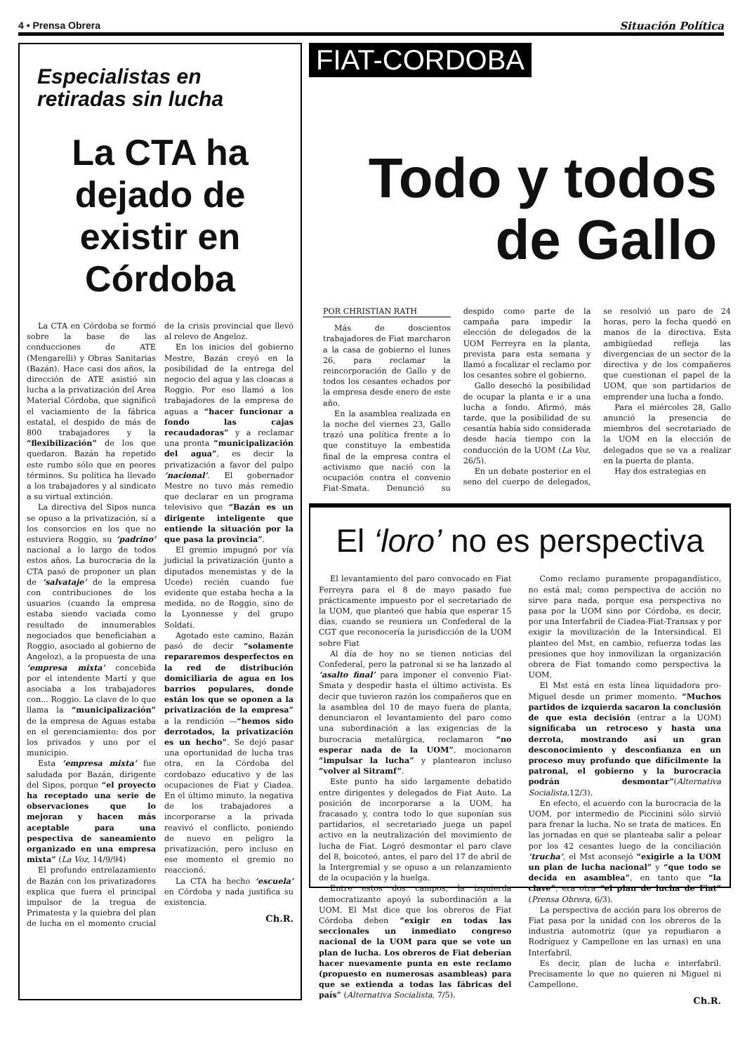4 • Prensa Obrera Situación Política
Especialistas en
retiradas sin lucha
La CTA ha
dejado de
existir en
Córdoba
La CTA en Córdoba se formó sobre la base de las conducciones de ATE (Mengarelli) y Obras Sanitarias (Bazán). Hace casi dos años, la dirección de ATE asistió sin lucha a la privatización del Area Material Córdoba, que significó el vaciamiento de la fábrica estatal, el despido de más de 800 trabajadores y la “flexibilización” de los que quedaron. Bazán ha repetido este rumbo sólo que en peores términos. Su política ha llevado a los trabajadores y al sindicato a su virtual extinción.
La directiva del Sipos nunca se opuso a la privatización, sí a los consorcios en los que no estuviera Roggio, su ‘padrino’ nacional a lo largo de todos estos años. La burocracia de la CTA pasó de proponer un plan de ‘salvataje’ de la empresa con contribuciones de los usuarios (cuando la empresa estaba siendo vaciada como resultado de innumerables negociados que beneficiaban a Roggio, asociado al gobierno de Angeloz), a la propuesta de una ‘empresa mixta’ concebida por el intendente Martí y que asociaba a los trabajadores con... Roggio. La clave de lo que llama la “municipalización” de la empresa de Aguas estaba en el gerenciamiento: dos por los privados y uno por el municipio.
Esta ‘empresa mixta’ fue saludada por Bazán, dirigente del Sipos, porque “el proyecto ha receptado una serie de observaciones que lo mejoran y hacen más aceptable para una pespectiva de saneamiento organizado en una empresa mixta” (La Voz, 14/9/94)
El profundo entrelazamiento de Bazán con los privatizadores explica que fuera el principal impulsor de la tregua de Primatesta y la quiebra del plan de lucha en el momento crucial de la crisis provincial que llevó al relevo de Angeloz.
En los inicios del gobierno Mestre, Bazán creyó en la posibilidad de la entrega del negocio del agua y las cloacas a Roggio. Por eso llamó a los trabajadores de la empresa de aguas a “hacer funcionar a fondo las cajas recaudadoras” y a reclamar una pronta “municipalización del agua”, es decir la privatización a favor del pulpo ‘nacional’. El gobernador Mestre no tuvo más remedio que declarar en un programa televisivo que “Bazán es un dirigente inteligente que entiende la situación por la que pasa la provincia”.
El gremio impugnó por vía judicial la privatización (junto a diputados menemistas y de la Ucede) recién cuando fue evidente que estaba hecha a la medida, no de Roggio, sino de la Lyonnesse y del grupo Soldati.
Agotado este camino, Bazán pasó de decir “solamente repararemos desperfectos en la red de distribución domiciliaria de agua en los barrios populares, donde están los que se oponen a la privatización de la empresa” a la rendición —“hemos sido derrotados, la privatización es un hecho”. Se dejó pasar una oportunidad de lucha tras otra, en la Córdoba del cordobazo educativo y de las ocupaciones de Fiat y Ciadea. En el último minuto, la negativa de los trabajadores a incorporarse a la privada reavivó el conflicto, poniendo de nuevo en peligro la privatización, pero incluso en ese momento el gremio no reaccionó.
La CTA ha hecho ‘escuela’ en Córdoba y nada justifica su existencia.
Ch.R.
FIAT-CORDOBA
Todo y todos
de Gallo
POR CHRISTIAN RATH
Más de doscientos trabajadores de Fiat marcharon a la casa de gobierno el lunes 26, para reclamar la reincorporación de Gallo y de todos los cesantes echados por la empresa desde enero de este año.
En la asamblea realizada en la noche del viernes 23, Gallo trazó una política frente a lo que constituye la embestida final de la empresa contra el activismo que nació con la ocupación contra el convenio Fiat-Smata. Denunció su despido como parte de la campaña para impedir la elección de delegados de la UOM Ferreyra en la planta, prevista para esta semana y llamó a focalizar el reclamo por los cesantes sobre el gobierno.
Gallo desechó la posibilidad de ocupar la planta e ir a una lucha a fondo. Afirmó, más tarde, que la posibilidad de su cesantía había sido considerada desde hacía tiempo con la conducción de la UOM (La Voz, 26/5).
En un debate posterior en el seno del cuerpo de delegados, se resolvió un paro de 24 horas, pero la fecha quedó en manos de la directiva. Esta ambigüedad refleja las divergencias de un sector de la directiva y de los compañeros que cuestionan el papel de la UOM, que son partidarios de emprender una lucha a fondo.
Para el miércoles 28, Gallo anunció la presencia de miembros del secretariado de la UOM en la elección de delegados que se va a realizar en la puerta de planta.
Hay dos estrategias en
El ‘loro’ no es perspectiva
El levantamiento del paro convocado en Fiat Ferreyra para el 8 de mayo pasado fue prácticamente impuesto por el secretariado de la UOM, que planteó que había que esperar 15 días, cuando se reuniera un Confederal de la CGT que reconocería la jurisdicción de la UOM sobre Fiat
Al día de hoy no se tienen noticias del Confederal, pero la patronal si se ha lanzado al ‘asalto final’ para imponer el convenio Fiat-Smata y despedir hasta el último activista. Es decir que tuvieron razón los compañeros que en la asamblea del 10 de mayo fuera de planta, denunciaron el levantamiento del paro como una subordinación a las exigencias de la burocracia metalúrgica, reclamaron “no esperar nada de la UOM”, mocionaron “impulsar la lucha” y plantearon incluso “volver al Sitramf”.
Este punto ha sido largamente debatido entre dirigentes y delegados de Fiat Auto. La posición de incorporarse a la UOM, ha fracasado y, contra todo lo que suponían sus partidarios, el secretariado juega un papel activo en la neutralización del movimiento de lucha de Fiat. Logró desmontar el paro clave del 8, boicoteó, antes, el paro del 17 de abril de la Intergremial y se opuso a un relanzamiento de la ocupación y la huelga.
Entre estos dos campos, la izquierda democratizante apoyó la subordinación a la UOM. El Mst dice que los obreros de Fiat Córdoba deben “exigir en todas las seccionales un inmediato congreso nacional de la UOM para que se vote un plan de lucha. Los obreros de Fiat deberían hacer nuevamente punta en este reclamo (propuesto en numerosas asambleas) para que se extienda a todas las fábricas del país” (Alternativa Socialista, 7/5).
Como reclamo puramente propagandístico, no está mal; como perspectiva de acción no sirve para nada, porque esa perspectiva no pasa por la UOM sino por Córdoba, es decir, por una Interfabril de Ciadea-Fiat-Transax y por exigir la movilización de la Intersindical. El planteo del Mst, en cambio, refuerza todas las presiones que hoy inmovilizan la organización obrera de Fiat tomando como perspectiva la UOM.
El Mst está en esta línea liquidadora pro-Miguel desde un primer momento. “Muchos partidos de izquierda sacaron la conclusión de que esta decisión (entrar a la UOM) significaba un retroceso y hasta una derrota, mostrando así un gran desconocimiento y desconfianza en un proceso muy profundo que difícilmente la patronal, el gobierno y la burocracia podrán desmontar”(Alternativa Socialista,12/3).
En efecto, el acuerdo con la burocracia de la UOM, por intermedio de Piccinini sólo sirvió para frenar la lucha. No se trata de matices. En las jornadas en que se planteaba salir a pelear por los 42 cesantes luego de la conciliación ‘trucha’, el Mst aconsejó “exigirle a la UOM un plan de lucha nacional” y “que todo se decida en asamblea”, en tanto que “la clave”, era otra “el plan de lucha de Fiat” (Prensa Obrera, 6/3).
La perspectiva de acción para los obreros de Fiat pasa por la unidad con los obreros de la industria automotriz (que ya repudiaron a Rodríguez y Campellone en las urnas) en una Interfabril.
Es decir, plan de lucha e interfabril. Precisamente lo que no quieren ni Miguel ni Campellone.
Ch.R.